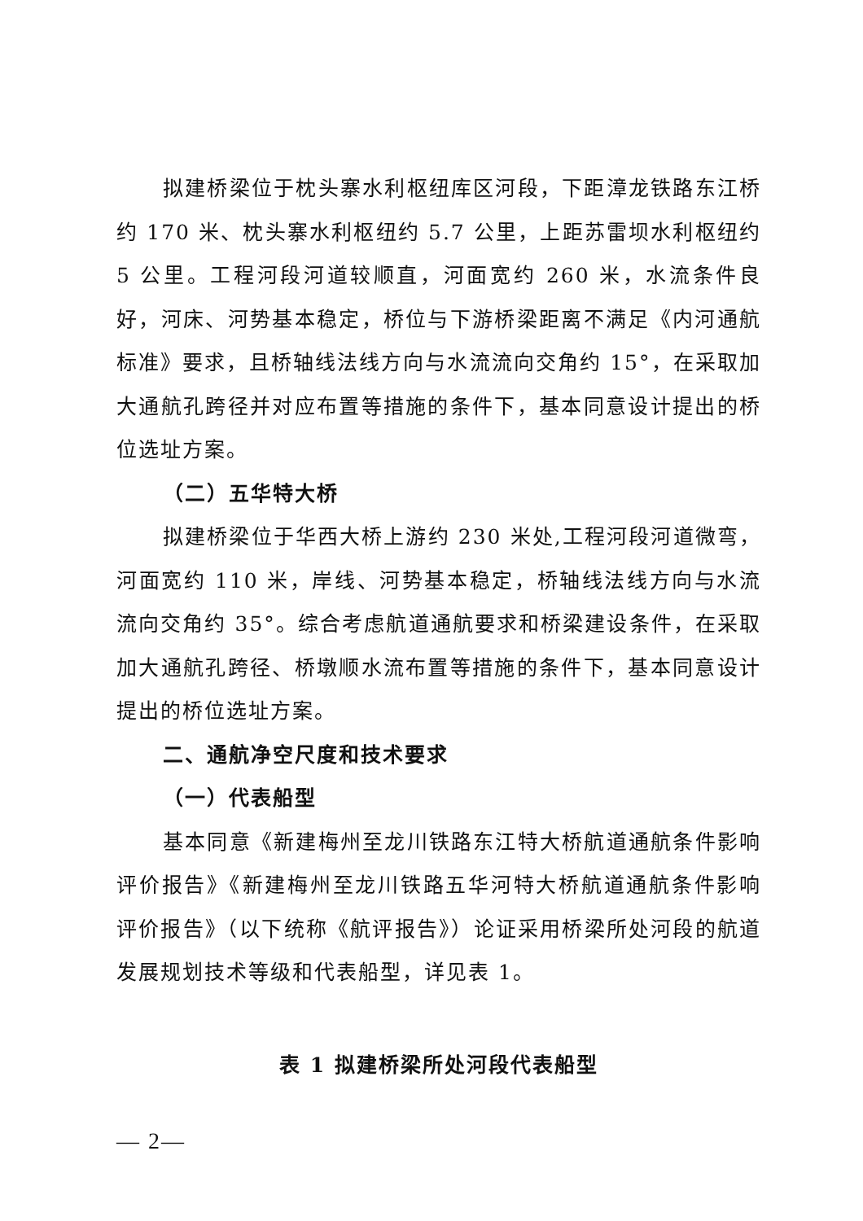拟建桥梁位于枕头寨水利枢纽库区河段，下距漳龙铁路东江桥约 170 米、枕头寨水利枢纽约 5.7 公里，上距苏雷坝水利枢纽约 5 公里。工程河段河道较顺直，河面宽约 260 米，水流条件良好，河床、河势基本稳定，桥位与下游桥梁距离不满足《内河通航标准》要求，且桥轴线法线方向与水流流向交角约 15°，在采取加大通航孔跨径并对应布置等措施的条件下，基本同意设计提出的桥位选址方案。
（二）五华特大桥
拟建桥梁位于华西大桥上游约 230 米处,工程河段河道微弯，河面宽约 110 米，岸线、河势基本稳定，桥轴线法线方向与水流流向交角约 35°。综合考虑航道通航要求和桥梁建设条件，在采取加大通航孔跨径、桥墩顺水流布置等措施的条件下，基本同意设计提出的桥位选址方案。
二、通航净空尺度和技术要求
（一）代表船型
基本同意《新建梅州至龙川铁路东江特大桥航道通航条件影响评价报告》《新建梅州至龙川铁路五华河特大桥航道通航条件影响评价报告》（以下统称《航评报告》）论证采用桥梁所处河段的航道发展规划技术等级和代表船型，详见表 1。
表 1 拟建桥梁所处河段代表船型
— 2—